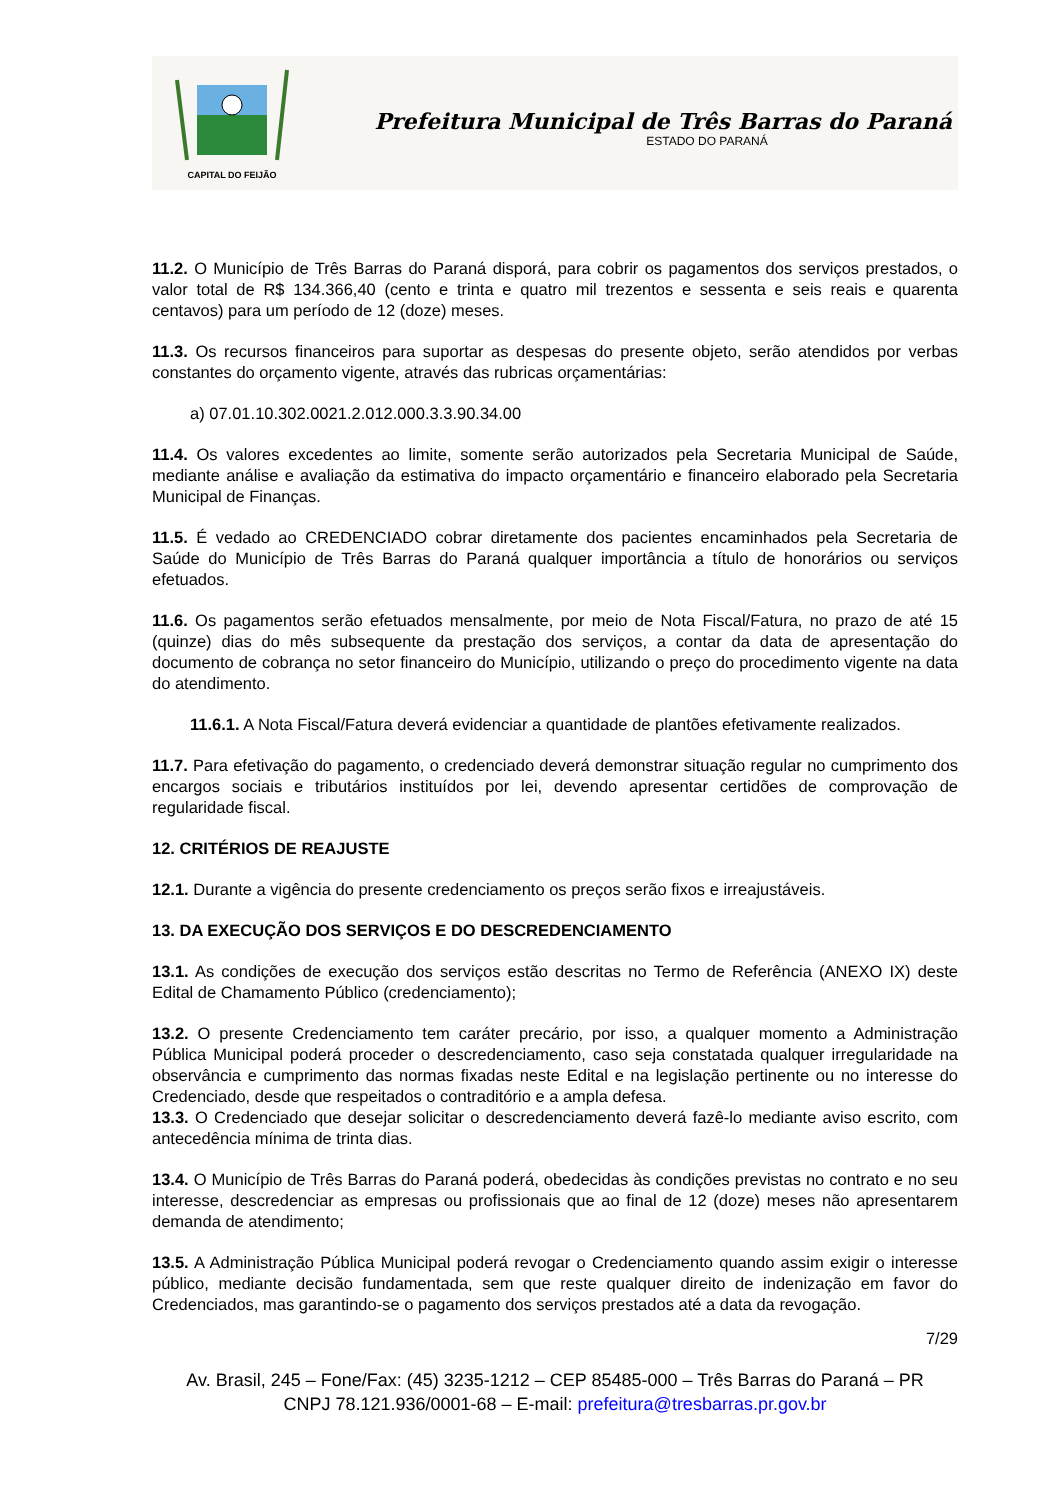CAPITAL DO FEIJÃO
Prefeitura Municipal de Três Barras do Paraná
ESTADO DO PARANÁ
11.2. O Município de Três Barras do Paraná disporá, para cobrir os pagamentos dos serviços prestados, o valor total de R$ 134.366,40 (cento e trinta e quatro mil trezentos e sessenta e seis reais e quarenta centavos) para um período de 12 (doze) meses.
11.3. Os recursos financeiros para suportar as despesas do presente objeto, serão atendidos por verbas constantes do orçamento vigente, através das rubricas orçamentárias:
a) 07.01.10.302.0021.2.012.000.3.3.90.34.00
11.4. Os valores excedentes ao limite, somente serão autorizados pela Secretaria Municipal de Saúde, mediante análise e avaliação da estimativa do impacto orçamentário e financeiro elaborado pela Secretaria Municipal de Finanças.
11.5. É vedado ao CREDENCIADO cobrar diretamente dos pacientes encaminhados pela Secretaria de Saúde do Município de Três Barras do Paraná qualquer importância a título de honorários ou serviços efetuados.
11.6. Os pagamentos serão efetuados mensalmente, por meio de Nota Fiscal/Fatura, no prazo de até 15 (quinze) dias do mês subsequente da prestação dos serviços, a contar da data de apresentação do documento de cobrança no setor financeiro do Município, utilizando o preço do procedimento vigente na data do atendimento.
11.6.1. A Nota Fiscal/Fatura deverá evidenciar a quantidade de plantões efetivamente realizados.
11.7. Para efetivação do pagamento, o credenciado deverá demonstrar situação regular no cumprimento dos encargos sociais e tributários instituídos por lei, devendo apresentar certidões de comprovação de regularidade fiscal.
12. CRITÉRIOS DE REAJUSTE
12.1. Durante a vigência do presente credenciamento os preços serão fixos e irreajustáveis.
13. DA EXECUÇÃO DOS SERVIÇOS E DO DESCREDENCIAMENTO
13.1. As condições de execução dos serviços estão descritas no Termo de Referência (ANEXO IX) deste Edital de Chamamento Público (credenciamento);
13.2. O presente Credenciamento tem caráter precário, por isso, a qualquer momento a Administração Pública Municipal poderá proceder o descredenciamento, caso seja constatada qualquer irregularidade na observância e cumprimento das normas fixadas neste Edital e na legislação pertinente ou no interesse do Credenciado, desde que respeitados o contraditório e a ampla defesa.
13.3. O Credenciado que desejar solicitar o descredenciamento deverá fazê-lo mediante aviso escrito, com antecedência mínima de trinta dias.
13.4. O Município de Três Barras do Paraná poderá, obedecidas às condições previstas no contrato e no seu interesse, descredenciar as empresas ou profissionais que ao final de 12 (doze) meses não apresentarem demanda de atendimento;
13.5. A Administração Pública Municipal poderá revogar o Credenciamento quando assim exigir o interesse público, mediante decisão fundamentada, sem que reste qualquer direito de indenização em favor do Credenciados, mas garantindo-se o pagamento dos serviços prestados até a data da revogação.
7/29
Av. Brasil, 245 – Fone/Fax: (45) 3235-1212 – CEP 85485-000 – Três Barras do Paraná – PR
CNPJ 78.121.936/0001-68 – E-mail: prefeitura@tresbarras.pr.gov.br